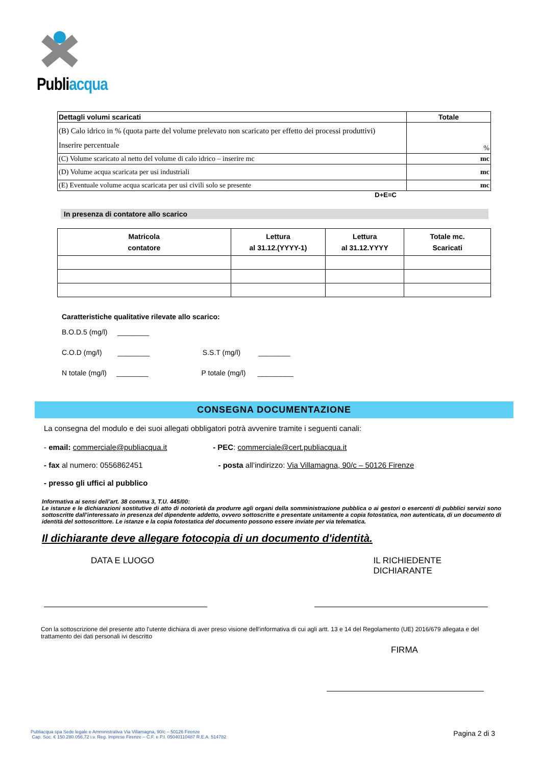Publiacqua
| Dettagli volumi scaricati | Totale |
| (B) Calo idrico in % (quota parte del volume prelevato non scaricato per effetto dei processi produttivi) Inserire percentuale | % |
| (C) Volume scaricato al netto del volume di calo idrico – inserire mc | mc |
| (D) Volume acqua scaricata per usi industriali | mc |
| (E) Eventuale volume acqua scaricata per usi civili solo se presente | mc |
D+E=C
In presenza di contatore allo scarico
| Matricola contatore | Lettura al 31.12.(YYYY-1) | Lettura al 31.12.YYYY | Totale mc. Scaricati |
| --- | --- | --- | --- |
Caratteristiche qualitative rilevate allo scarico:
B.O.D.5 (mg/l) ________
C.O.D (mg/l) ________ S.S.T (mg/l) ________
N totale (mg/l) ________ P totale (mg/l) _________
CONSEGNA DOCUMENTAZIONE
La consegna del modulo e dei suoi allegati obbligatori potrà avvenire tramite i seguenti canali:
- email: commerciale@publiacqua.it - PEC: commerciale@cert.publiacqua.it
- fax al numero: 0556862451 - posta all’indirizzo: Via Villamagna, 90/c – 50126 Firenze
- presso gli uffici al pubblico
Informativa ai sensi dell’art. 38 comma 3, T.U. 445/00:
Le istanze e le dichiarazioni sostitutive di atto di notorietà da produrre agli organi della somministrazione pubblica o ai gestori o esercenti di pubblici servizi sono sottoscritte dall’interessato in presenza del dipendente addetto, ovvero sottoscritte e presentate unitamente a copia fotostatica, non autenticata, di un documento di identità del sottoscrittore. Le istanze e la copia fotostatica del documento possono essere inviate per via telematica.
Il dichiarante deve allegare fotocopia di un documento d'identità.
DATA E LUOGO IL RICHIEDENTE DICHIARANTE
Con la sottoscrizione del presente atto l'utente dichiara di aver preso visione dell'informativa di cui agli artt. 13 e 14 del Regolamento (UE) 2016/679 allegata e del trattamento dei dati personali ivi descritto
FIRMA
Publiacqua spa Sede legale e Amministrativa Via Villamagna, 90/c – 50126 Firenze
Cap. Soc. € 150.280.056,72 i.v. Reg. Imprese Firenze – C.F. e P.I. 05040110487 R.E.A. 514782
Pagina 2 di 3